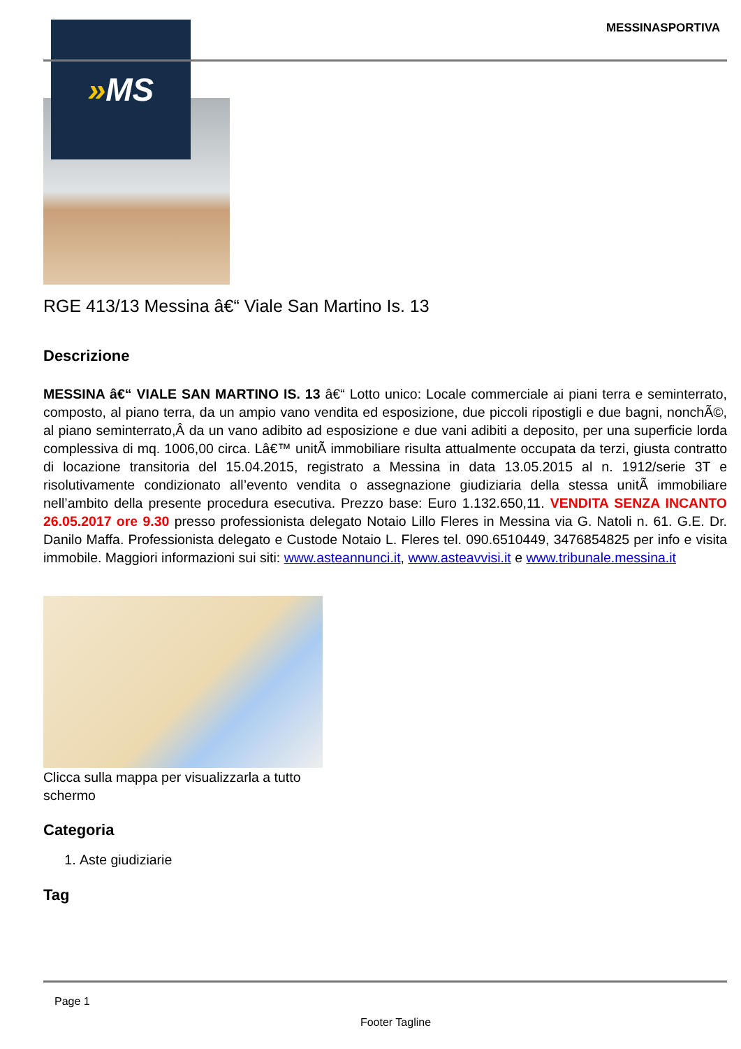» MS
MESSINASPORTIVA
RGE 413/13 Messina â€“ Viale San Martino Is. 13
Descrizione
MESSINA â€“ VIALE SAN MARTINO IS. 13 â€“ Lotto unico: Locale commerciale ai piani terra e seminterrato, composto, al piano terra, da un ampio vano vendita ed esposizione, due piccoli ripostigli e due bagni, nonchÃ©, al piano seminterrato,Â da un vano adibito ad esposizione e due vani adibiti a deposito, per una superficie lorda complessiva di mq. 1006,00 circa. Lâ€™ unitÃ immobiliare risulta attualmente occupata da terzi, giusta contratto di locazione transitoria del 15.04.2015, registrato a Messina in data 13.05.2015 al n. 1912/serie 3T e risolutivamente condizionato all’evento vendita o assegnazione giudiziaria della stessa unitÃ immobiliare nell’ambito della presente procedura esecutiva. Prezzo base: Euro 1.132.650,11. VENDITA SENZA INCANTO 26.05.2017 ore 9.30 presso professionista delegato Notaio Lillo Fleres in Messina via G. Natoli n. 61. G.E. Dr. Danilo Maffa. Professionista delegato e Custode Notaio L. Fleres tel. 090.6510449, 3476854825 per info e visita immobile. Maggiori informazioni sui siti: www.asteannunci.it, www.asteavvisi.it e www.tribunale.messina.it
Clicca sulla mappa per visualizzarla a tutto schermo
Categoria
1. Aste giudiziarie
Tag
Page 1
Footer Tagline